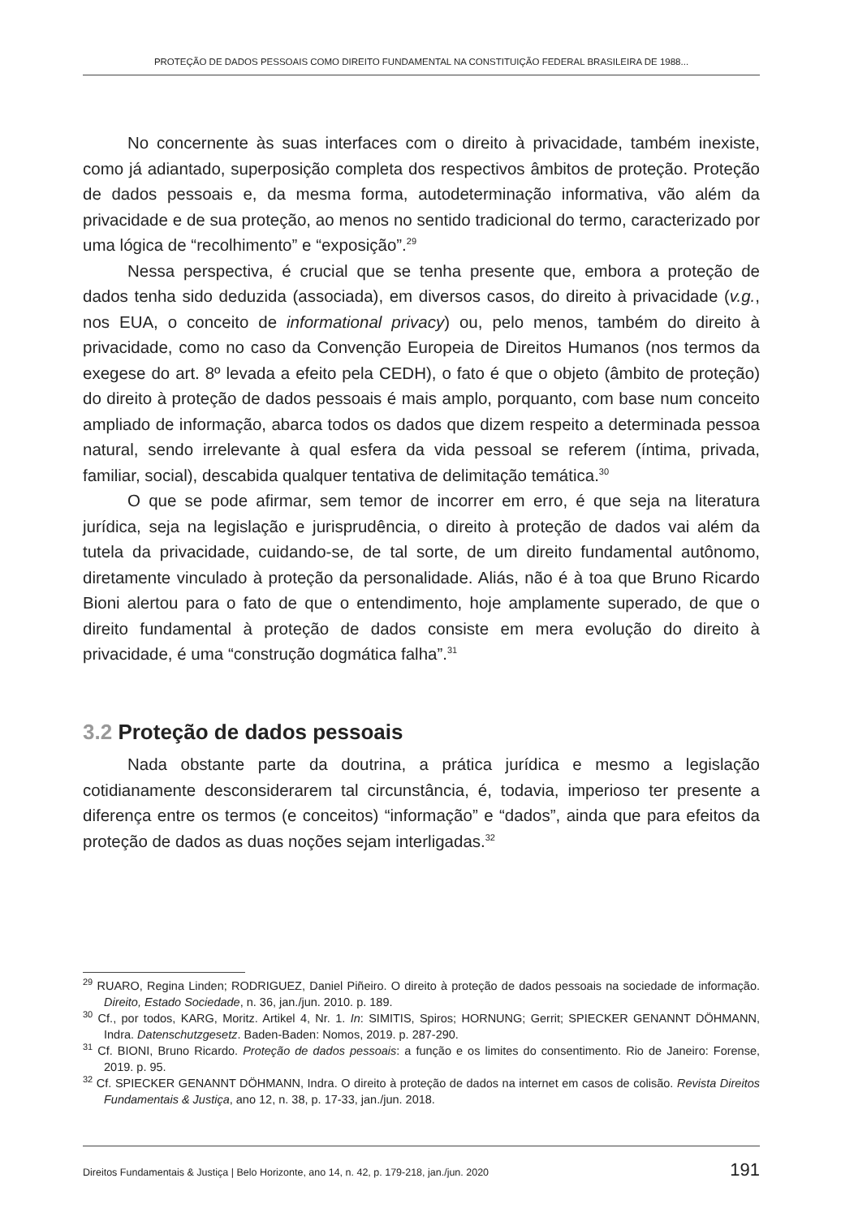PROTEÇÃO DE DADOS PESSOAIS COMO DIREITO FUNDAMENTAL NA CONSTITUIÇÃO FEDERAL BRASILEIRA DE 1988...
No concernente às suas interfaces com o direito à privacidade, também inexiste, como já adiantado, superposição completa dos respectivos âmbitos de proteção. Proteção de dados pessoais e, da mesma forma, autodeterminação informativa, vão além da privacidade e de sua proteção, ao menos no sentido tradicional do termo, caracterizado por uma lógica de “recolhimento” e “exposição”.<sup>29</sup>
Nessa perspectiva, é crucial que se tenha presente que, embora a proteção de dados tenha sido deduzida (associada), em diversos casos, do direito à privacidade (v.g., nos EUA, o conceito de informational privacy) ou, pelo menos, também do direito à privacidade, como no caso da Convenção Europeia de Direitos Humanos (nos termos da exegese do art. 8º levada a efeito pela CEDH), o fato é que o objeto (âmbito de proteção) do direito à proteção de dados pessoais é mais amplo, porquanto, com base num conceito ampliado de informação, abarca todos os dados que dizem respeito a determinada pessoa natural, sendo irrelevante à qual esfera da vida pessoal se referem (íntima, privada, familiar, social), descabida qualquer tentativa de delimitação temática.<sup>30</sup>
O que se pode afirmar, sem temor de incorrer em erro, é que seja na literatura jurídica, seja na legislação e jurisprudência, o direito à proteção de dados vai além da tutela da privacidade, cuidando-se, de tal sorte, de um direito fundamental autônomo, diretamente vinculado à proteção da personalidade. Aliás, não é à toa que Bruno Ricardo Bioni alertou para o fato de que o entendimento, hoje amplamente superado, de que o direito fundamental à proteção de dados consiste em mera evolução do direito à privacidade, é uma “construção dogmática falha”.<sup>31</sup>
3.2 Proteção de dados pessoais
Nada obstante parte da doutrina, a prática jurídica e mesmo a legislação cotidianamente desconsiderarem tal circunstância, é, todavia, imperioso ter presente a diferença entre os termos (e conceitos) “informação” e “dados”, ainda que para efeitos da proteção de dados as duas noções sejam interligadas.<sup>32</sup>
<sup>29</sup> RUARO, Regina Linden; RODRIGUEZ, Daniel Piñeiro. O direito à proteção de dados pessoais na sociedade de informação. Direito, Estado Sociedade, n. 36, jan./jun. 2010. p. 189.
<sup>30</sup> Cf., por todos, KARG, Moritz. Artikel 4, Nr. 1. In: SIMITIS, Spiros; HORNUNG; Gerrit; SPIECKER GENANNT DÖHMANN, Indra. Datenschutzgesetz. Baden-Baden: Nomos, 2019. p. 287-290.
<sup>31</sup> Cf. BIONI, Bruno Ricardo. Proteção de dados pessoais: a função e os limites do consentimento. Rio de Janeiro: Forense, 2019. p. 95.
<sup>32</sup> Cf. SPIECKER GENANNT DÖHMANN, Indra. O direito à proteção de dados na internet em casos de colisão. Revista Direitos Fundamentais & Justiça, ano 12, n. 38, p. 17-33, jan./jun. 2018.
Direitos Fundamentais & Justiça | Belo Horizonte, ano 14, n. 42, p. 179-218, jan./jun. 2020 191